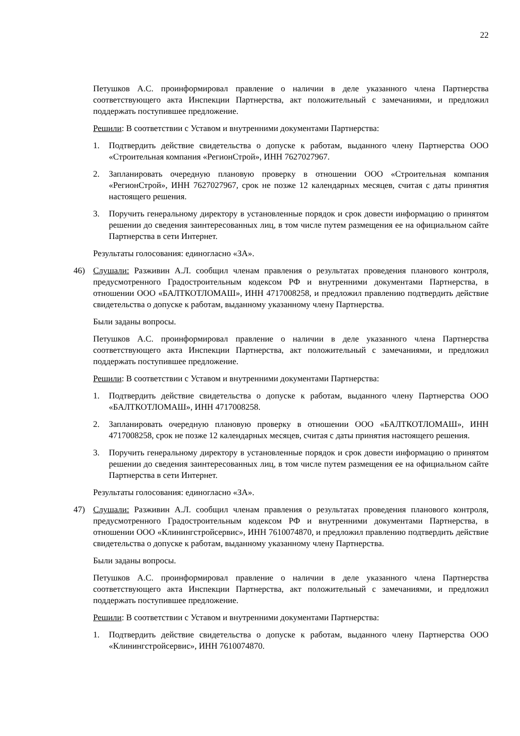22
Петушков А.С. проинформировал правление о наличии в деле указанного члена Партнерства соответствующего акта Инспекции Партнерства, акт положительный с замечаниями, и предложил поддержать поступившее предложение.
Решили: В соответствии с Уставом и внутренними документами Партнерства:
1. Подтвердить действие свидетельства о допуске к работам, выданного члену Партнерства ООО «Строительная компания «РегионСтрой», ИНН 7627027967.
2. Запланировать очередную плановую проверку в отношении ООО «Строительная компания «РегионСтрой», ИНН 7627027967, срок не позже 12 календарных месяцев, считая с даты принятия настоящего решения.
3. Поручить генеральному директору в установленные порядок и срок довести информацию о принятом решении до сведения заинтересованных лиц, в том числе путем размещения ее на официальном сайте Партнерства в сети Интернет.
Результаты голосования: единогласно «ЗА».
46) Слушали: Разживин А.Л. сообщил членам правления о результатах проведения планового контроля, предусмотренного Градостроительным кодексом РФ и внутренними документами Партнерства, в отношении ООО «БАЛТКОТЛОМАШ», ИНН 4717008258, и предложил правлению подтвердить действие свидетельства о допуске к работам, выданному указанному члену Партнерства.
Были заданы вопросы.
Петушков А.С. проинформировал правление о наличии в деле указанного члена Партнерства соответствующего акта Инспекции Партнерства, акт положительный с замечаниями, и предложил поддержать поступившее предложение.
Решили: В соответствии с Уставом и внутренними документами Партнерства:
1. Подтвердить действие свидетельства о допуске к работам, выданного члену Партнерства ООО «БАЛТКОТЛОМАШ», ИНН 4717008258.
2. Запланировать очередную плановую проверку в отношении ООО «БАЛТКОТЛОМАШ», ИНН 4717008258, срок не позже 12 календарных месяцев, считая с даты принятия настоящего решения.
3. Поручить генеральному директору в установленные порядок и срок довести информацию о принятом решении до сведения заинтересованных лиц, в том числе путем размещения ее на официальном сайте Партнерства в сети Интернет.
Результаты голосования: единогласно «ЗА».
47) Слушали: Разживин А.Л. сообщил членам правления о результатах проведения планового контроля, предусмотренного Градостроительным кодексом РФ и внутренними документами Партнерства, в отношении ООО «Клинингстройсервис», ИНН 7610074870, и предложил правлению подтвердить действие свидетельства о допуске к работам, выданному указанному члену Партнерства.
Были заданы вопросы.
Петушков А.С. проинформировал правление о наличии в деле указанного члена Партнерства соответствующего акта Инспекции Партнерства, акт положительный с замечаниями, и предложил поддержать поступившее предложение.
Решили: В соответствии с Уставом и внутренними документами Партнерства:
1. Подтвердить действие свидетельства о допуске к работам, выданного члену Партнерства ООО «Клинингстройсервис», ИНН 7610074870.